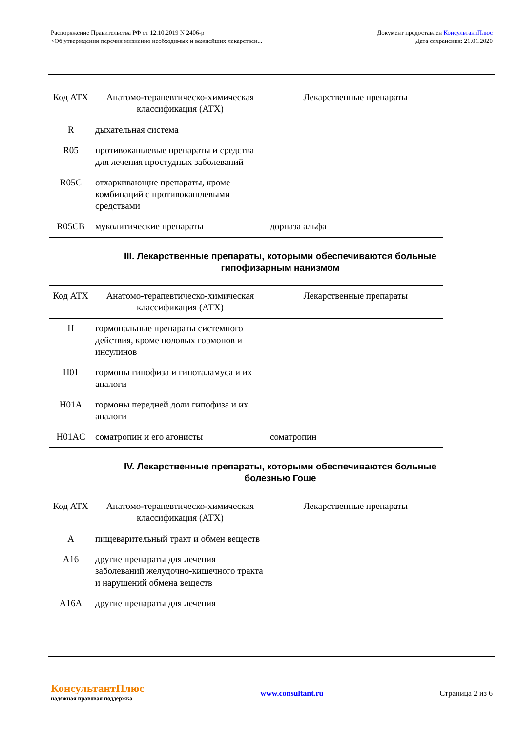Распоряжение Правительства РФ от 12.10.2019 N 2406-р
<Об утверждении перечня жизненно необходимых и важнейших лекарствен...
Документ предоставлен КонсультантПлюс
Дата сохранения: 21.01.2020
| Код АТХ | Анатомо-терапевтическо-химическая классификация (АТХ) | Лекарственные препараты |
| --- | --- | --- |
| R | дыхательная система | |
| R05 | противокашлевые препараты и средства для лечения простудных заболеваний | |
| R05C | отхаркивающие препараты, кроме комбинаций с противокашлевыми средствами | |
| R05CB | муколитические препараты | дорназа альфа |
III. Лекарственные препараты, которыми обеспечиваются больные гипофизарным нанизмом
| Код АТХ | Анатомо-терапевтическо-химическая классификация (АТХ) | Лекарственные препараты |
| --- | --- | --- |
| H | гормональные препараты системного действия, кроме половых гормонов и инсулинов | |
| H01 | гормоны гипофиза и гипоталамуса и их аналоги | |
| H01A | гормоны передней доли гипофиза и их аналоги | |
| H01AC | соматропин и его агонисты | соматропин |
IV. Лекарственные препараты, которыми обеспечиваются больные болезнью Гоше
| Код АТХ | Анатомо-терапевтическо-химическая классификация (АТХ) | Лекарственные препараты |
| --- | --- | --- |
| A | пищеварительный тракт и обмен веществ | |
| A16 | другие препараты для лечения заболеваний желудочно-кишечного тракта и нарушений обмена веществ | |
| A16A | другие препараты для лечения | |
КонсультантПлюс
надежная правовая поддержка
www.consultant.ru Страница 2 из 6